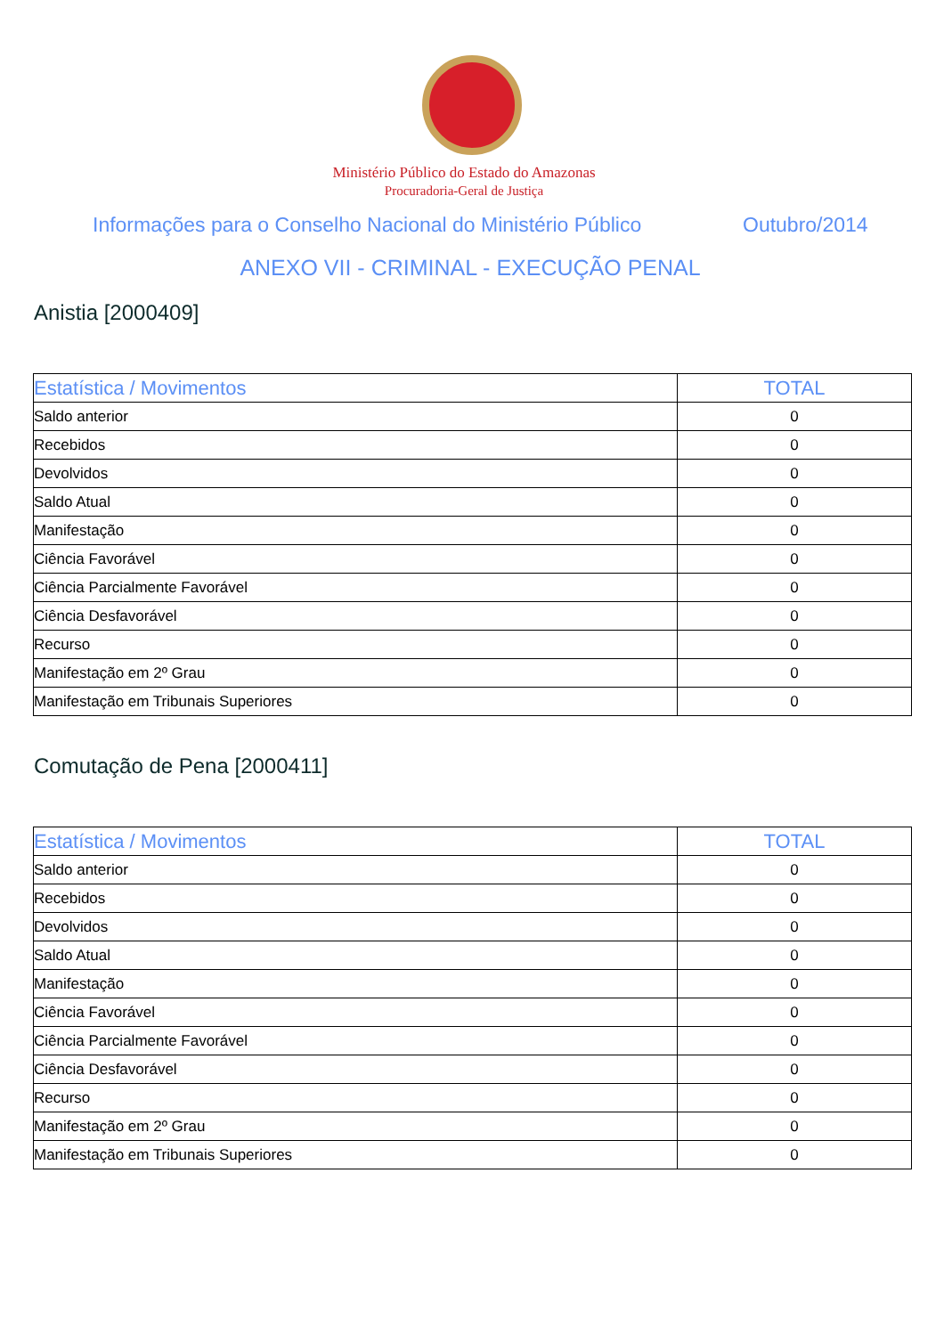Ministério Público do Estado do Amazonas
Procuradoria-Geral de Justiça
Informações para o Conselho Nacional do Ministério Público Outubro/2014
ANEXO VII - CRIMINAL - EXECUÇÃO PENAL
Anistia [2000409]
| Estatística / Movimentos | TOTAL |
| --- | --- |
| Saldo anterior | 0 |
| Recebidos | 0 |
| Devolvidos | 0 |
| Saldo Atual | 0 |
| Manifestação | 0 |
| Ciência Favorável | 0 |
| Ciência Parcialmente Favorável | 0 |
| Ciência Desfavorável | 0 |
| Recurso | 0 |
| Manifestação em 2º Grau | 0 |
| Manifestação em Tribunais Superiores | 0 |
Comutação de Pena [2000411]
| Estatística / Movimentos | TOTAL |
| --- | --- |
| Saldo anterior | 0 |
| Recebidos | 0 |
| Devolvidos | 0 |
| Saldo Atual | 0 |
| Manifestação | 0 |
| Ciência Favorável | 0 |
| Ciência Parcialmente Favorável | 0 |
| Ciência Desfavorável | 0 |
| Recurso | 0 |
| Manifestação em 2º Grau | 0 |
| Manifestação em Tribunais Superiores | 0 |